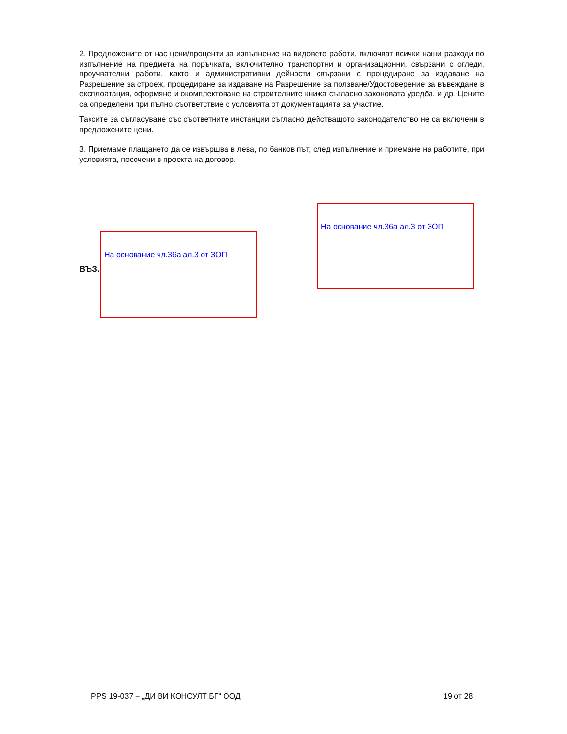2. Предложените от нас цени/проценти за изпълнение на видовете работи, включват всички наши разходи по изпълнение на предмета на поръчката, включително транспортни и организационни, свързани с огледи, проучвателни работи, както и административни дейности свързани с процедиране за издаване на Разрешение за строеж, процедиране за издаване на Разрешение за ползване/Удостоверение за въвеждане в експлоатация, оформяне и окомплектоване на строителните книжа съгласно законовата уредба, и др. Цените са определени при пълно съответствие с условията от документацията за участие.
Таксите за съгласуване със съответните инстанции съгласно действащото законодателство не са включени в предложените цени.
3. Приемаме плащането да се извършва в лева, по банков път, след изпълнение и приемане на работите, при условията, посочени в проекта на договор.
ВЪЗ.
На основание чл.36а ал.3 от ЗОП
На основание чл.36а ал.3 от ЗОП
PPS 19-037 – „ДИ ВИ КОНСУЛТ БГ“ ООД
19 от 28